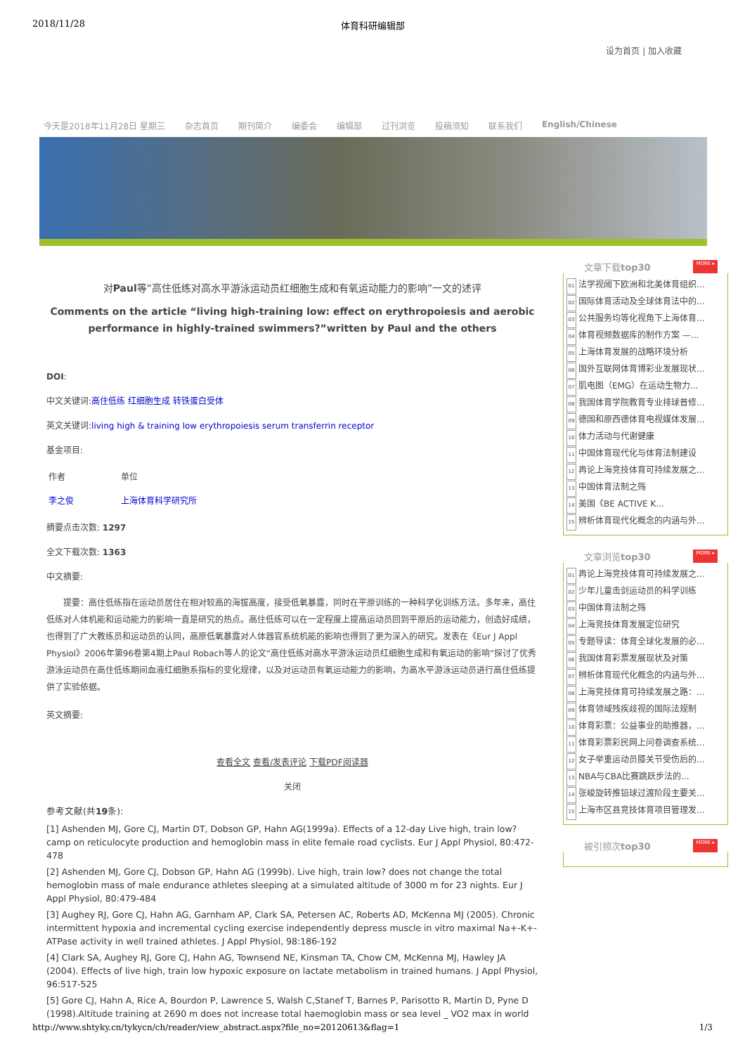2018/11/28 体育科研编辑部
设为首页 | 加入收藏
今天是2018年11月28日 星期三 杂志首页 期刊简介 编委会 编辑部 过刊浏览 投稿须知 联系我们 English/Chinese
对Paul等“高住低练对高水平游泳运动员红细胞生成和有氧运动能力的影响”一文的述评
Comments on the article “living high-training low: effect on erythropoiesis and aerobic performance in highly-trained swimmers?”written by Paul and the others
DOI:
中文关键词:高住低练 红细胞生成 转铁蛋白受体
英文关键词:living high & training low erythropoiesis serum transferrin receptor
基金项目:
| 作者 | 单位 |
| --- | --- |
| 李之俊 | 上海体育科学研究所 |
摘要点击次数: 1297
全文下载次数: 1363
中文摘要:
提要：高住低练指在运动员居住在相对较高的海拔高度，接受低氧暴露，同时在平原训练的一种科学化训练方法。多年来，高住低练对人体机能和运动能力的影响一直是研究的热点。高住低练可以在一定程度上提高运动员回到平原后的运动能力，创造好成绩，也得到了广大教练员和运动员的认同，高原低氧暴露对人体器官系统机能的影响也得到了更为深入的研究。发表在《Eur J Appl Physiol》2006年第96卷第4期上Paul Robach等人的论文“高住低练对高水平游泳运动员红细胞生成和有氧运动的影响”探讨了优秀游泳运动员在高住低练期间血液红细胞系指标的变化规律，以及对运动员有氧运动能力的影响，为高水平游泳运动员进行高住低练提供了实验依据。
英文摘要:
查看全文 查看/发表评论 下载PDF阅读器
关闭
参考文献(共19条):
[1] Ashenden MJ, Gore CJ, Martin DT, Dobson GP, Hahn AG(1999a). Effects of a 12-day Live high, train low? camp on reticulocyte production and hemoglobin mass in elite female road cyclists. Eur J Appl Physiol, 80:472-478
[2] Ashenden MJ, Gore CJ, Dobson GP, Hahn AG (1999b). Live high, train low? does not change the total hemoglobin mass of male endurance athletes sleeping at a simulated altitude of 3000 m for 23 nights. Eur J Appl Physiol, 80:479-484
[3] Aughey RJ, Gore CJ, Hahn AG, Garnham AP, Clark SA, Petersen AC, Roberts AD, McKenna MJ (2005). Chronic intermittent hypoxia and incremental cycling exercise independently depress muscle in vitro maximal Na+-K+-ATPase activity in well trained athletes. J Appl Physiol, 98:186-192
[4] Clark SA, Aughey RJ, Gore CJ, Hahn AG, Townsend NE, Kinsman TA, Chow CM, McKenna MJ, Hawley JA (2004). Effects of live high, train low hypoxic exposure on lactate metabolism in trained humans. J Appl Physiol, 96:517-525
[5] Gore CJ, Hahn A, Rice A, Bourdon P, Lawrence S, Walsh C,Stanef T, Barnes P, Parisotto R, Martin D, Pyne D (1998).Altitude training at 2690 m does not increase total haemoglobin mass or sea level _ VO2 max in world
文章下载top30 MORE ▸
01 法学视阈下欧洲和北美体育组织...
02 国际体育活动及全球体育法中的...
03 公共服务均等化视角下上海体育...
04 体育视频数据库的制作方案 —...
05 上海体育发展的战略环境分析
06 国外互联网体育博彩业发展现状...
07 肌电图（EMG）在运动生物力...
08 我国体育学院教育专业排球普修...
09 德国和原西德体育电视媒体发展...
10 体力活动与代谢健康
11 中国体育现代化与体育法制建设
12 再论上海竞技体育可持续发展之...
13 中国体育法制之殇
14 美国《BE ACTIVE K...
15 辨析体育现代化概念的内涵与外...
文章浏览top30 MORE ▸
01 再论上海竞技体育可持续发展之...
02 少年儿童击剑运动员的科学训练
03 中国体育法制之殇
04 上海竞技体育发展定位研究
05 专题导读：体育全球化发展的必...
06 我国体育彩票发展现状及对策
07 辨析体育现代化概念的内涵与外...
08 上海竞技体育可持续发展之路：...
09 体育领域残疾歧视的国际法规制
10 体育彩票：公益事业的助推器，...
11 体育彩票彩民网上问卷调查系统...
12 女子举重运动员膝关节受伤后的...
13 NBA与CBA比赛跳跃步法的...
14 张峻旋转推铅球过渡阶段主要关...
15 上海市区县竞技体育项目管理发...
被引频次top30 MORE ▸
http://www.shtyky.cn/tykycn/ch/reader/view_abstract.aspx?file_no=20120613&flag=1 1/3